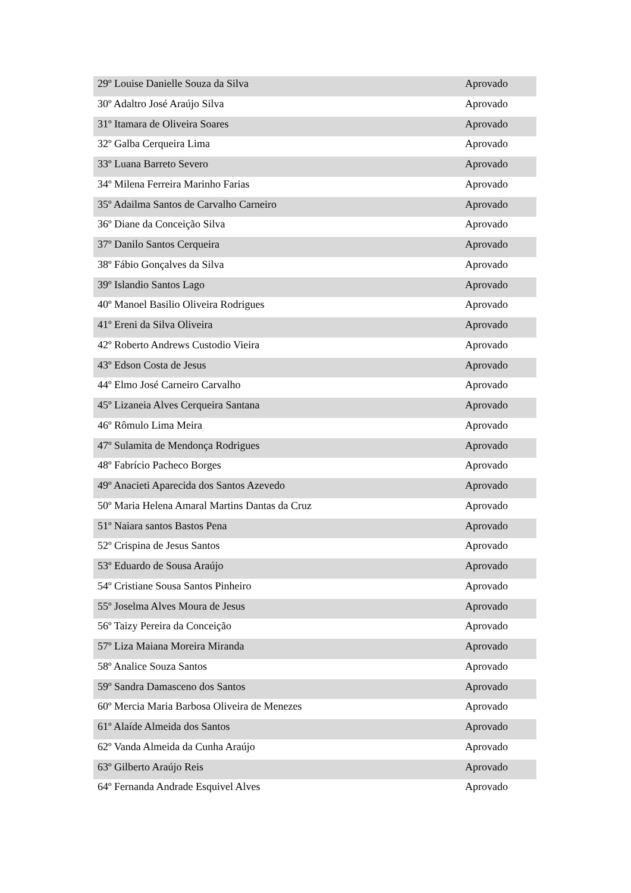| 29º Louise Danielle Souza da Silva | Aprovado |
| 30º Adaltro José Araújo Silva | Aprovado |
| 31º Itamara de Oliveira Soares | Aprovado |
| 32º Galba Cerqueira Lima | Aprovado |
| 33º Luana Barreto Severo | Aprovado |
| 34º Milena Ferreira Marinho Farias | Aprovado |
| 35º Adailma Santos de Carvalho Carneiro | Aprovado |
| 36º Diane da Conceição Silva | Aprovado |
| 37º Danilo Santos Cerqueira | Aprovado |
| 38º Fábio Gonçalves da Silva | Aprovado |
| 39º Islandio Santos Lago | Aprovado |
| 40º Manoel Basilio Oliveira Rodrigues | Aprovado |
| 41º Ereni da Silva Oliveira | Aprovado |
| 42º Roberto Andrews Custodio Vieira | Aprovado |
| 43º Edson Costa de Jesus | Aprovado |
| 44º Elmo José Carneiro Carvalho | Aprovado |
| 45º Lizaneia Alves Cerqueira Santana | Aprovado |
| 46º Rômulo Lima Meira | Aprovado |
| 47º Sulamita de Mendonça Rodrigues | Aprovado |
| 48º Fabrício Pacheco Borges | Aprovado |
| 49º Anacieti Aparecida dos Santos Azevedo | Aprovado |
| 50º Maria Helena Amaral Martins Dantas da Cruz | Aprovado |
| 51º Naiara santos Bastos Pena | Aprovado |
| 52º Crispina de Jesus Santos | Aprovado |
| 53º Eduardo de Sousa Araújo | Aprovado |
| 54º Cristiane Sousa Santos Pinheiro | Aprovado |
| 55º Joselma Alves Moura de Jesus | Aprovado |
| 56º Taizy Pereira da Conceição | Aprovado |
| 57º Liza Maiana Moreira Miranda | Aprovado |
| 58º Analice Souza Santos | Aprovado |
| 59º Sandra Damasceno dos Santos | Aprovado |
| 60º Mercia Maria Barbosa Oliveira de Menezes | Aprovado |
| 61º Alaíde Almeida dos Santos | Aprovado |
| 62º Vanda Almeida da Cunha Araújo | Aprovado |
| 63º Gilberto Araújo Reis | Aprovado |
| 64º Fernanda Andrade Esquivel Alves | Aprovado |